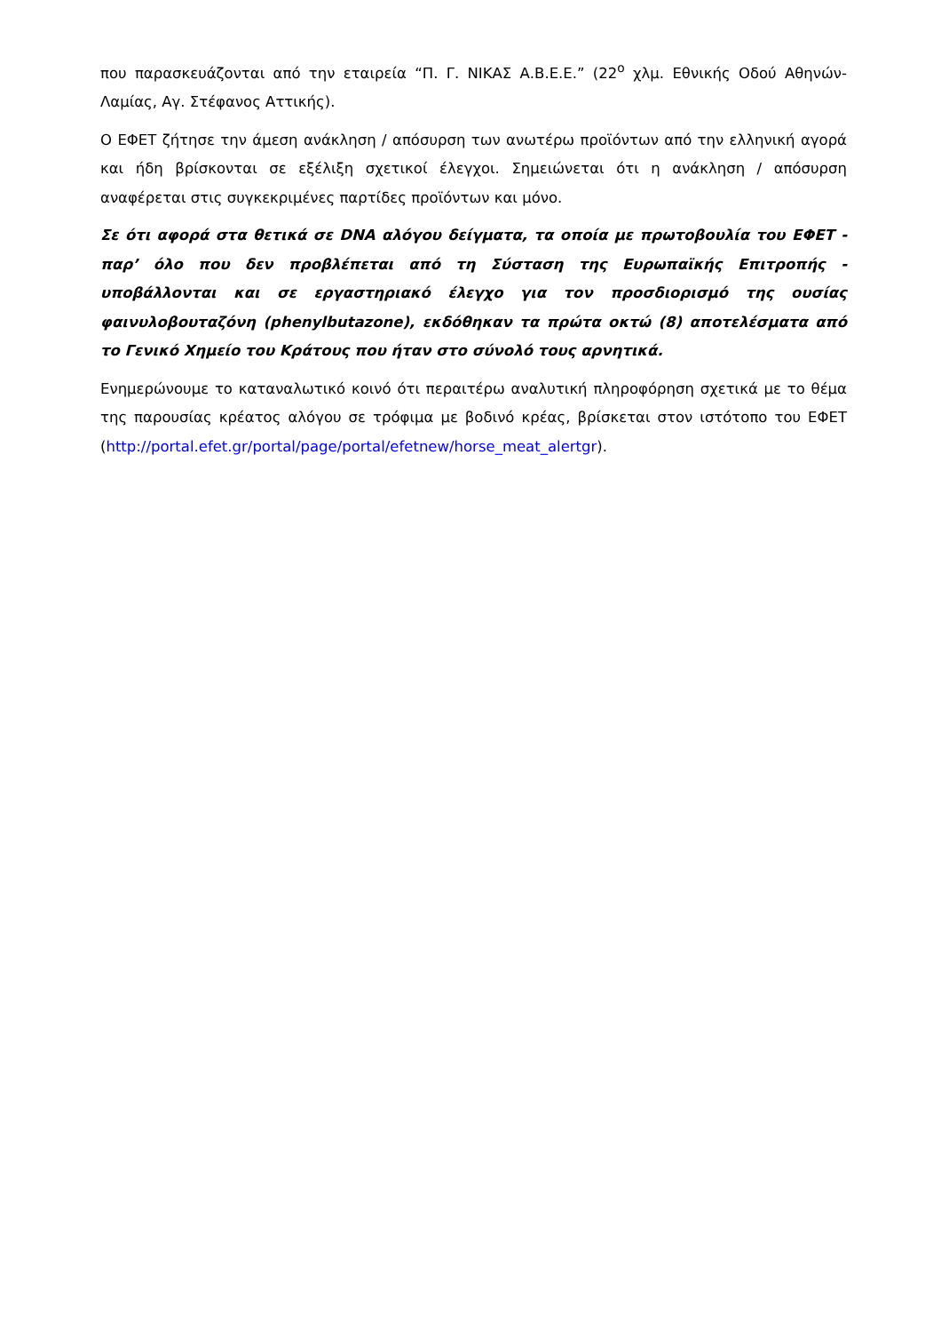που παρασκευάζονται από την εταιρεία “Π. Γ. ΝΙΚΑΣ Α.Β.Ε.Ε.” (22<sup>ο</sup> χλμ. Εθνικής Οδού Αθηνών-Λαμίας, Αγ. Στέφανος Αττικής).
Ο ΕΦΕΤ ζήτησε την άμεση ανάκληση / απόσυρση των ανωτέρω προϊόντων από την ελληνική αγορά και ήδη βρίσκονται σε εξέλιξη σχετικοί έλεγχοι. Σημειώνεται ότι η ανάκληση / απόσυρση αναφέρεται στις συγκεκριμένες παρτίδες προϊόντων και μόνο.
Σε ότι αφορά στα θετικά σε DNA αλόγου δείγματα, τα οποία με πρωτοβουλία του ΕΦΕΤ - παρ’ όλο που δεν προβλέπεται από τη Σύσταση της Ευρωπαϊκής Επιτροπής - υποβάλλονται και σε εργαστηριακό έλεγχο για τον προσδιορισμό της ουσίας φαινυλοβουταζόνη (phenylbutazone), εκδόθηκαν τα πρώτα οκτώ (8) αποτελέσματα από το Γενικό Χημείο του Κράτους που ήταν στο σύνολό τους αρνητικά.
Ενημερώνουμε το καταναλωτικό κοινό ότι περαιτέρω αναλυτική πληροφόρηση σχετικά με το θέμα της παρουσίας κρέατος αλόγου σε τρόφιμα με βοδινό κρέας, βρίσκεται στον ιστότοπο του ΕΦΕΤ (http://portal.efet.gr/portal/page/portal/efetnew/horse_meat_alertgr).